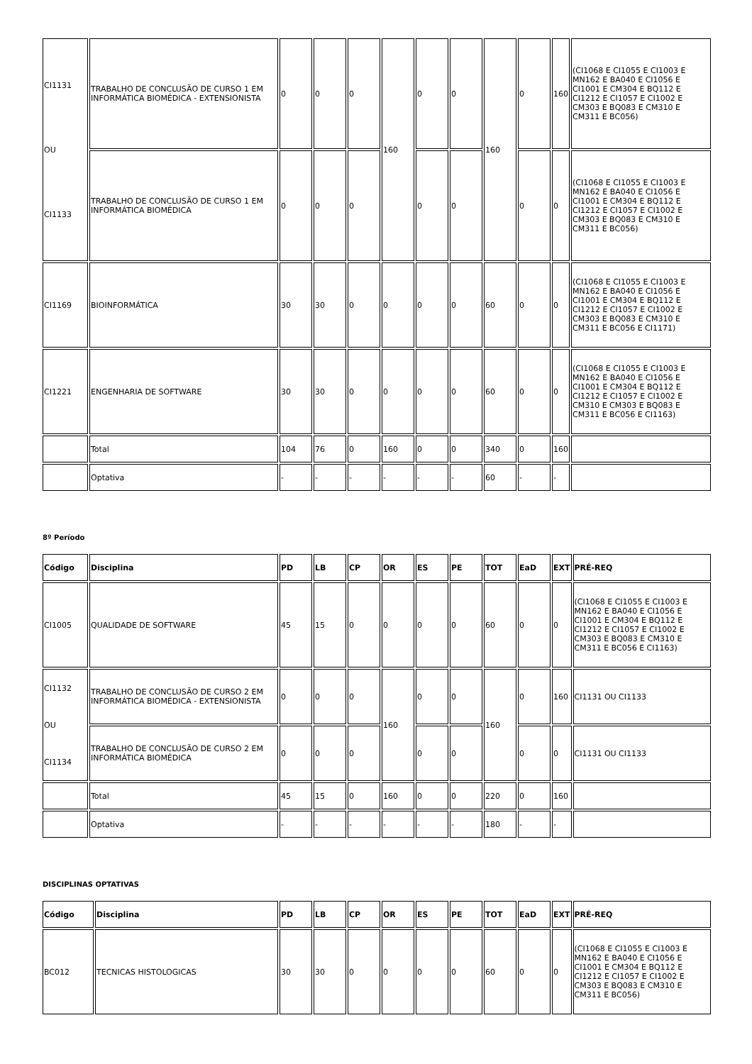| CI1131 OU CI1133 | TRABALHO DE CONCLUSÃO DE CURSO 1 EM INFORMÁTICA BIOMÉDICA - EXTENSIONISTA | 0 | 0 | 0 | 160 | 0 | 0 | 160 | 0 | 160 | (CI1068 E CI1055 E CI1003 E MN162 E BA040 E CI1056 E CI1001 E CM304 E BQ112 E CI1212 E CI1057 E CI1002 E CM303 E BQ083 E CM310 E CM311 E BC056) |
| | TRABALHO DE CONCLUSÃO DE CURSO 1 EM INFORMÁTICA BIOMÉDICA | 0 | 0 | 0 | | 0 | 0 | | 0 | 0 | (CI1068 E CI1055 E CI1003 E MN162 E BA040 E CI1056 E CI1001 E CM304 E BQ112 E CI1212 E CI1057 E CI1002 E CM303 E BQ083 E CM310 E CM311 E BC056) |
| CI1169 | BIOINFORMÁTICA | 30 | 30 | 0 | 0 | 0 | 0 | 60 | 0 | 0 | (CI1068 E CI1055 E CI1003 E MN162 E BA040 E CI1056 E CI1001 E CM304 E BQ112 E CI1212 E CI1057 E CI1002 E CM303 E BQ083 E CM310 E CM311 E BC056 E CI1171) |
| CI1221 | ENGENHARIA DE SOFTWARE | 30 | 30 | 0 | 0 | 0 | 0 | 60 | 0 | 0 | (CI1068 E CI1055 E CI1003 E MN162 E BA040 E CI1056 E CI1001 E CM304 E BQ112 E CI1212 E CI1057 E CI1002 E CM310 E CM303 E BQ083 E CM311 E BC056 E CI1163) |
| | Total | 104 | 76 | 0 | 160 | 0 | 0 | 340 | 0 | 160 | |
| | Optativa | - | - | - | - | - | - | 60 | - | - | |
8º Período
| Código | Disciplina | PD | LB | CP | OR | ES | PE | TOT | EaD | EXT | PRÉ-REQ |
| --- | --- | --- | --- | --- | --- | --- | --- | --- | --- | --- | --- |
| CI1005 | QUALIDADE DE SOFTWARE | 45 | 15 | 0 | 0 | 0 | 0 | 60 | 0 | 0 | (CI1068 E CI1055 E CI1003 E MN162 E BA040 E CI1056 E CI1001 E CM304 E BQ112 E CI1212 E CI1057 E CI1002 E CM303 E BQ083 E CM310 E CM311 E BC056 E CI1163) |
| CI1132 OU CI1134 | TRABALHO DE CONCLUSÃO DE CURSO 2 EM INFORMÁTICA BIOMÉDICA - EXTENSIONISTA | 0 | 0 | 0 | 160 | 0 | 0 | 160 | 0 | 160 | CI1131 OU CI1133 |
| | TRABALHO DE CONCLUSÃO DE CURSO 2 EM INFORMÁTICA BIOMÉDICA | 0 | 0 | 0 | | 0 | 0 | | 0 | 0 | CI1131 OU CI1133 |
| | Total | 45 | 15 | 0 | 160 | 0 | 0 | 220 | 0 | 160 | |
| | Optativa | - | - | - | - | - | - | 180 | - | - | |
DISCIPLINAS OPTATIVAS
| Código | Disciplina | PD | LB | CP | OR | ES | PE | TOT | EaD | EXT | PRÉ-REQ |
| --- | --- | --- | --- | --- | --- | --- | --- | --- | --- | --- | --- |
| BC012 | TECNICAS HISTOLOGICAS | 30 | 30 | 0 | 0 | 0 | 0 | 60 | 0 | 0 | (CI1068 E CI1055 E CI1003 E MN162 E BA040 E CI1056 E CI1001 E CM304 E BQ112 E CI1212 E CI1057 E CI1002 E CM303 E BQ083 E CM310 E CM311 E BC056) |